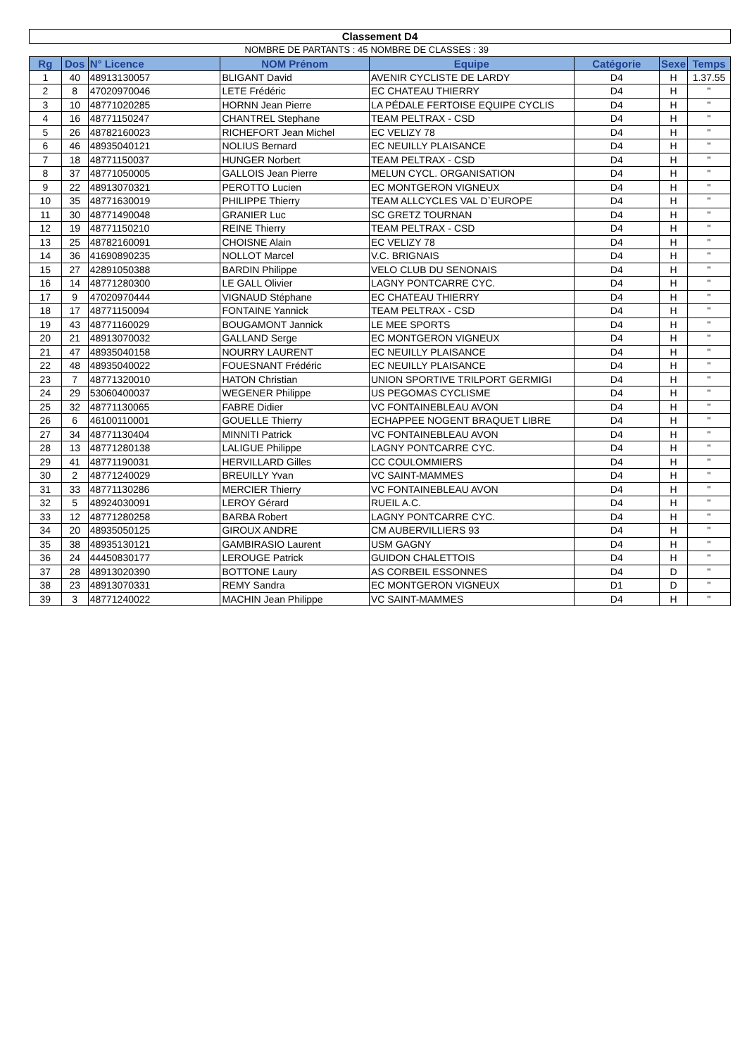| Classement D4 | | | | | | | |
| NOMBRE DE PARTANTS : 45 | | | | NOMBRE DE CLASSES : 39 | | | |
| Rg | Dos | N° Licence | NOM Prénom | Equipe | Catégorie | Sexe | Temps |
| 1 | 40 | 48913130057 | BLIGANT David | AVENIR CYCLISTE DE LARDY | D4 | H | 1.37.55 |
| 2 | 8 | 47020970046 | LETE Frédéric | EC CHATEAU THIERRY | D4 | H | " |
| 3 | 10 | 48771020285 | HORNN Jean Pierre | LA PÉDALE FERTOISE EQUIPE CYCLIS | D4 | H | " |
| 4 | 16 | 48771150247 | CHANTREL Stephane | TEAM PELTRAX - CSD | D4 | H | " |
| 5 | 26 | 48782160023 | RICHEFORT Jean Michel | EC VELIZY 78 | D4 | H | " |
| 6 | 46 | 48935040121 | NOLIUS Bernard | EC NEUILLY PLAISANCE | D4 | H | " |
| 7 | 18 | 48771150037 | HUNGER Norbert | TEAM PELTRAX - CSD | D4 | H | " |
| 8 | 37 | 48771050005 | GALLOIS Jean Pierre | MELUN CYCL. ORGANISATION | D4 | H | " |
| 9 | 22 | 48913070321 | PEROTTO Lucien | EC MONTGERON VIGNEUX | D4 | H | " |
| 10 | 35 | 48771630019 | PHILIPPE Thierry | TEAM ALLCYCLES VAL D`EUROPE | D4 | H | " |
| 11 | 30 | 48771490048 | GRANIER Luc | SC GRETZ TOURNAN | D4 | H | " |
| 12 | 19 | 48771150210 | REINE Thierry | TEAM PELTRAX - CSD | D4 | H | " |
| 13 | 25 | 48782160091 | CHOISNE Alain | EC VELIZY 78 | D4 | H | " |
| 14 | 36 | 41690890235 | NOLLOT Marcel | V.C. BRIGNAIS | D4 | H | " |
| 15 | 27 | 42891050388 | BARDIN Philippe | VELO CLUB DU SENONAIS | D4 | H | " |
| 16 | 14 | 48771280300 | LE GALL Olivier | LAGNY PONTCARRE CYC. | D4 | H | " |
| 17 | 9 | 47020970444 | VIGNAUD Stéphane | EC CHATEAU THIERRY | D4 | H | " |
| 18 | 17 | 48771150094 | FONTAINE Yannick | TEAM PELTRAX - CSD | D4 | H | " |
| 19 | 43 | 48771160029 | BOUGAMONT Jannick | LE MEE SPORTS | D4 | H | " |
| 20 | 21 | 48913070032 | GALLAND Serge | EC MONTGERON VIGNEUX | D4 | H | " |
| 21 | 47 | 48935040158 | NOURRY LAURENT | EC NEUILLY PLAISANCE | D4 | H | " |
| 22 | 48 | 48935040022 | FOUESNANT Frédéric | EC NEUILLY PLAISANCE | D4 | H | " |
| 23 | 7 | 48771320010 | HATON Christian | UNION SPORTIVE TRILPORT GERMIGI | D4 | H | " |
| 24 | 29 | 53060400037 | WEGENER Philippe | US PEGOMAS CYCLISME | D4 | H | " |
| 25 | 32 | 48771130065 | FABRE Didier | VC FONTAINEBLEAU AVON | D4 | H | " |
| 26 | 6 | 46100110001 | GOUELLE Thierry | ECHAPPEE NOGENT BRAQUET LIBRE | D4 | H | " |
| 27 | 34 | 48771130404 | MINNITI Patrick | VC FONTAINEBLEAU AVON | D4 | H | " |
| 28 | 13 | 48771280138 | LALIGUE Philippe | LAGNY PONTCARRE CYC. | D4 | H | " |
| 29 | 41 | 48771190031 | HERVILLARD Gilles | CC COULOMMIERS | D4 | H | " |
| 30 | 2 | 48771240029 | BREUILLY Yvan | VC SAINT-MAMMES | D4 | H | " |
| 31 | 33 | 48771130286 | MERCIER Thierry | VC FONTAINEBLEAU AVON | D4 | H | " |
| 32 | 5 | 48924030091 | LEROY Gérard | RUEIL A.C. | D4 | H | " |
| 33 | 12 | 48771280258 | BARBA Robert | LAGNY PONTCARRE CYC. | D4 | H | " |
| 34 | 20 | 48935050125 | GIROUX ANDRE | CM AUBERVILLIERS 93 | D4 | H | " |
| 35 | 38 | 48935130121 | GAMBIRASIO Laurent | USM GAGNY | D4 | H | " |
| 36 | 24 | 44450830177 | LEROUGE Patrick | GUIDON CHALETTOIS | D4 | H | " |
| 37 | 28 | 48913020390 | BOTTONE Laury | AS CORBEIL ESSONNES | D4 | D | " |
| 38 | 23 | 48913070331 | REMY Sandra | EC MONTGERON VIGNEUX | D1 | D | " |
| 39 | 3 | 48771240022 | MACHIN Jean Philippe | VC SAINT-MAMMES | D4 | H | " |